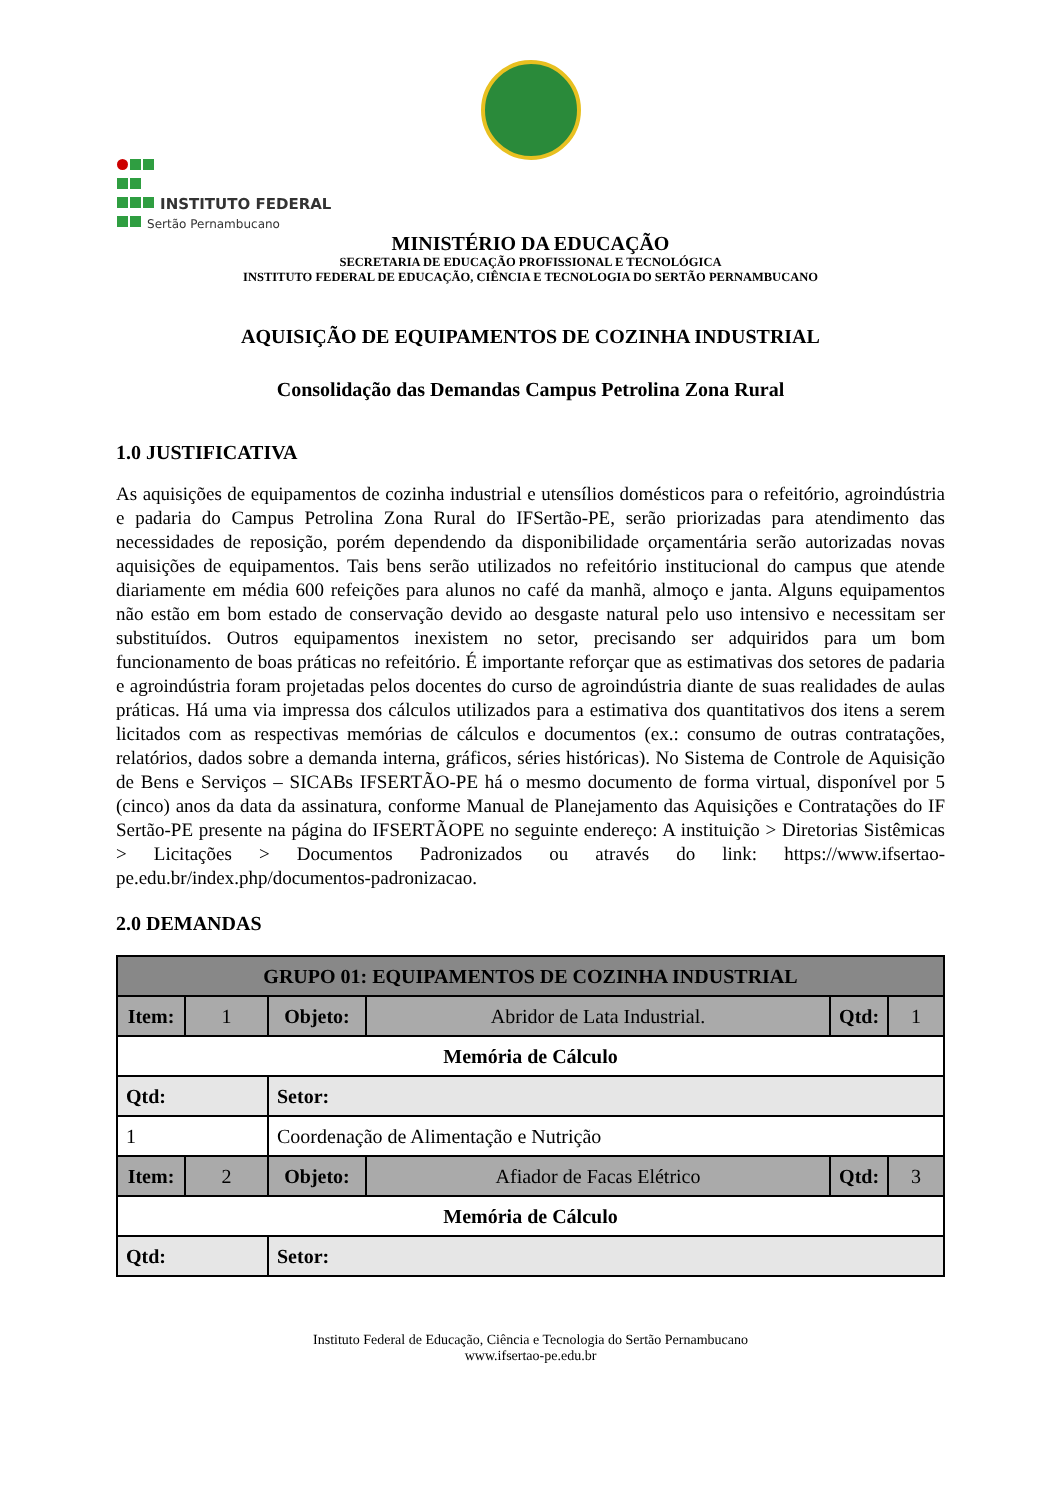INSTITUTO FEDERAL
Sertão Pernambucano
MINISTÉRIO DA EDUCAÇÃO
SECRETARIA DE EDUCAÇÃO PROFISSIONAL E TECNOLÓGICA
INSTITUTO FEDERAL DE EDUCAÇÃO, CIÊNCIA E TECNOLOGIA DO SERTÃO PERNAMBUCANO
AQUISIÇÃO DE EQUIPAMENTOS DE COZINHA INDUSTRIAL
Consolidação das Demandas Campus Petrolina Zona Rural
1.0 JUSTIFICATIVA
As aquisições de equipamentos de cozinha industrial e utensílios domésticos para o refeitório, agroindústria e padaria do Campus Petrolina Zona Rural do IFSertão-PE, serão priorizadas para atendimento das necessidades de reposição, porém dependendo da disponibilidade orçamentária serão autorizadas novas aquisições de equipamentos. Tais bens serão utilizados no refeitório institucional do campus que atende diariamente em média 600 refeições para alunos no café da manhã, almoço e janta. Alguns equipamentos não estão em bom estado de conservação devido ao desgaste natural pelo uso intensivo e necessitam ser substituídos. Outros equipamentos inexistem no setor, precisando ser adquiridos para um bom funcionamento de boas práticas no refeitório. É importante reforçar que as estimativas dos setores de padaria e agroindústria foram projetadas pelos docentes do curso de agroindústria diante de suas realidades de aulas práticas. Há uma via impressa dos cálculos utilizados para a estimativa dos quantitativos dos itens a serem licitados com as respectivas memórias de cálculos e documentos (ex.: consumo de outras contratações, relatórios, dados sobre a demanda interna, gráficos, séries históricas). No Sistema de Controle de Aquisição de Bens e Serviços – SICABs IFSERTÃO-PE há o mesmo documento de forma virtual, disponível por 5 (cinco) anos da data da assinatura, conforme Manual de Planejamento das Aquisições e Contratações do IF Sertão-PE presente na página do IFSERTÃOPE no seguinte endereço: A instituição > Diretorias Sistêmicas > Licitações > Documentos Padronizados ou através do link: https://www.ifsertao-pe.edu.br/index.php/documentos-padronizacao.
2.0 DEMANDAS
| GRUPO 01: EQUIPAMENTOS DE COZINHA INDUSTRIAL | | | | | |
| --- | --- | --- | --- | --- | --- |
| Item: | 1 | Objeto: | Abridor de Lata Industrial. | Qtd: | 1 |
| Memória de Cálculo | | | | | |
| Qtd: | | Setor: | | | |
| 1 | | Coordenação de Alimentação e Nutrição | | | |
| Item: | 2 | Objeto: | Afiador de Facas Elétrico | Qtd: | 3 |
| Memória de Cálculo | | | | | |
| Qtd: | | Setor: | | | |
Instituto Federal de Educação, Ciência e Tecnologia do Sertão Pernambucano
www.ifsertao-pe.edu.br